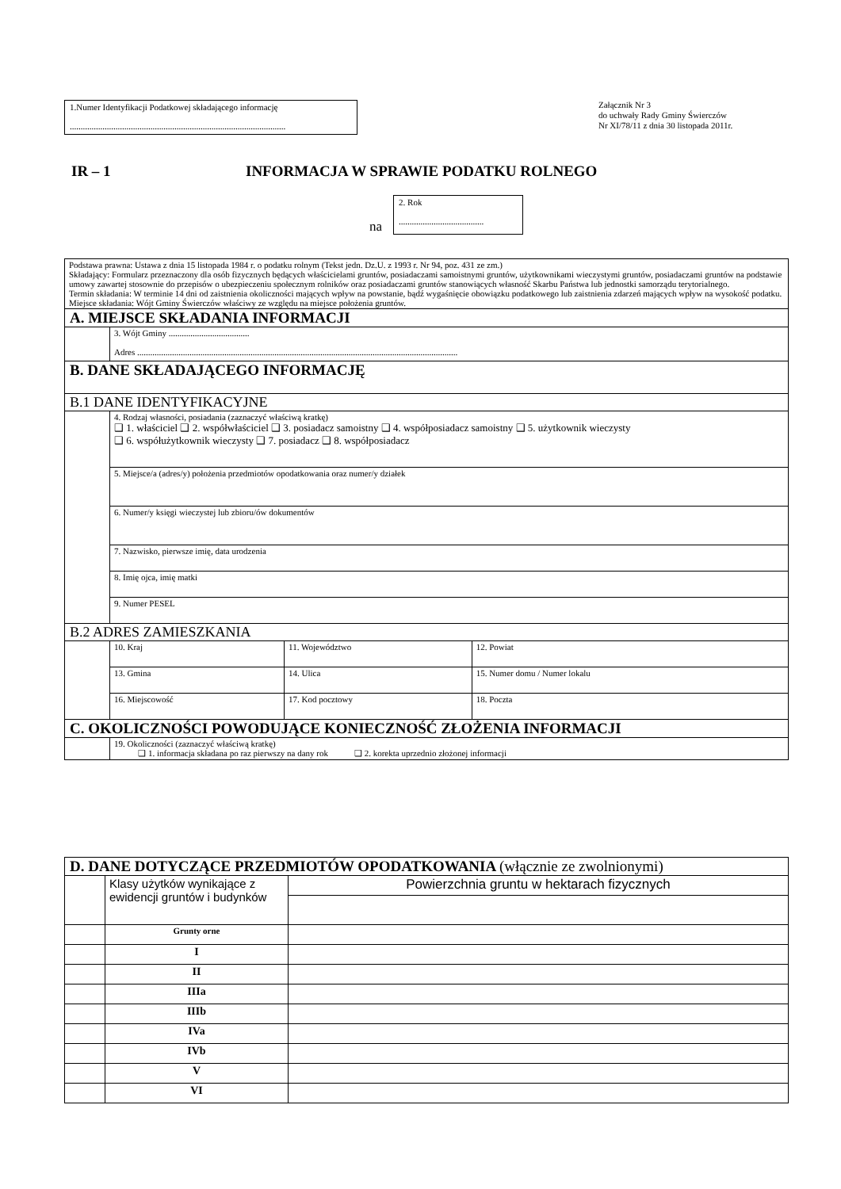1.Numer Identyfikacji Podatkowej składającego informację
...................................................................................................
Załącznik Nr 3
do uchwały Rady Gminy Świerczów
Nr XI/78/11 z dnia 30 listopada 2011r.
IR – 1 INFORMACJA W SPRAWIE PODATKU ROLNEGO
na
2. Rok
.......................................
| Podstawa prawna: Ustawa z dnia 15 listopada 1984 r. o podatku rolnym (Tekst jedn. Dz.U. z 1993 r. Nr 94, poz. 431 ze zm.) Składający: Formularz przeznaczony dla osób fizycznych będących właścicielami gruntów, posiadaczami samoistnymi gruntów, użytkownikami wieczystymi gruntów, posiadaczami gruntów na podstawie umowy zawartej stosownie do przepisów o ubezpieczeniu społecznym rolników oraz posiadaczami gruntów stanowiących własność Skarbu Państwa lub jednostki samorządu terytorialnego. Termin składania: W terminie 14 dni od zaistnienia okoliczności mających wpływ na powstanie, bądź wygaśnięcie obowiązku podatkowego lub zaistnienia zdarzeń mających wpływ na wysokość podatku. Miejsce składania: Wójt Gminy Świerczów właściwy ze względu na miejsce położenia gruntów. | | | |
| A. MIEJSCE SKŁADANIA INFORMACJI | | | |
| | 3. Wójt Gminy ..................................... Adres ................................................................................................................................................... | | |
| B. DANE SKŁADAJĄCEGO INFORMACJĘ | | | |
| B.1 DANE IDENTYFIKACYJNE | | | |
| | 4. Rodzaj własności, posiadania (zaznaczyć właściwą kratkę) ❑ 1. właściciel ❑ 2. współwłaściciel ❑ 3. posiadacz samoistny ❑ 4. współposiadacz samoistny ❑ 5. użytkownik wieczysty ❑ 6. współużytkownik wieczysty ❑ 7. posiadacz ❑ 8. współposiadacz | | |
| | 5. Miejsce/a (adres/y) położenia przedmiotów opodatkowania oraz numer/y działek | | |
| | 6. Numer/y księgi wieczystej lub zbioru/ów dokumentów | | |
| | 7. Nazwisko, pierwsze imię, data urodzenia | | |
| | 8. Imię ojca, imię matki | | |
| | 9. Numer PESEL | | |
| B.2 ADRES ZAMIESZKANIA | | | |
| | 10. Kraj | 11. Województwo | 12. Powiat |
| | 13. Gmina | 14. Ulica | 15. Numer domu / Numer lokalu |
| | 16. Miejscowość | 17. Kod pocztowy | 18. Poczta |
| C. OKOLICZNOŚCI POWODUJĄCE KONIECZNOŚĆ ZŁOŻENIA INFORMACJI | | | |
| | 19. Okoliczności (zaznaczyć właściwą kratkę) ❑ 1. informacja składana po raz pierwszy na dany rok ❑ 2. korekta uprzednio złożonej informacji | | |
| D. DANE DOTYCZĄCE PRZEDMIOTÓW OPODATKOWANIA (włącznie ze zwolnionymi) | | |
| | Klasy użytków wynikające z ewidencji gruntów i budynków | Powierzchnia gruntu w hektarach fizycznych |
| | Grunty orne | |
| | I | |
| | II | |
| | IIIa | |
| | IIIb | |
| | IVa | |
| | IVb | |
| | V | |
| | VI | |